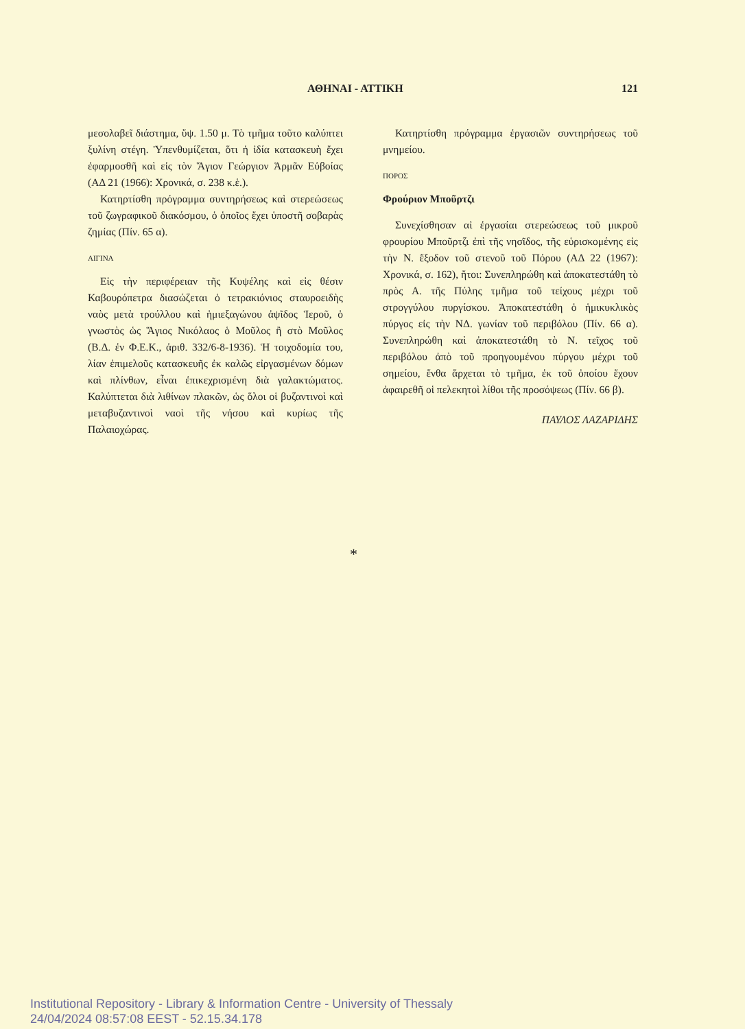ΑΘΗΝΑΙ - ΑΤΤΙΚΗ 121
μεσολαβεῖ διάστημα, ὕψ. 1.50 μ. Τὸ τμῆμα τοῦτο καλύπτει ξυλίνη στέγη. Ὑπενθυμίζεται, ὅτι ἡ ἰδία κατασκευὴ ἔχει ἐφαρμοσθῆ καὶ εἰς τὸν Ἅγιον Γεώργιον Ἁρμᾶν Εὐβοίας (ΑΔ 21 (1966): Χρονικά, σ. 238 κ.ἑ.).
Κατηρτίσθη πρόγραμμα συντηρήσεως καὶ στερεώσεως τοῦ ζωγραφικοῦ διακόσμου, ὁ ὁποῖος ἔχει ὑποστῆ σοβαρὰς ζημίας (Πίν. 65 α).
ΑΙΓΙΝΑ
Εἰς τὴν περιφέρειαν τῆς Κυψέλης καὶ εἰς θέσιν Καβουρόπετρα διασώζεται ὁ τετρακιόνιος σταυροειδὴς ναὸς μετὰ τρούλλου καὶ ἡμιεξαγώνου ἀψῖδος Ἱεροῦ, ὁ γνωστὸς ὡς Ἅγιος Νικόλαος ὁ Μοῦλος ἢ στὸ Μοῦλος (Β.Δ. ἐν Φ.Ε.Κ., ἀριθ. 332/6-8-1936). Ἡ τοιχοδομία του, λίαν ἐπιμελοῦς κατασκευῆς ἐκ καλῶς εἰργασμένων δόμων καὶ πλίνθων, εἶναι ἐπικεχρισμένη διὰ γαλακτώματος. Καλύπτεται διὰ λιθίνων πλακῶν, ὡς ὅλοι οἱ βυζαντινοὶ καὶ μεταβυζαντινοὶ ναοὶ τῆς νήσου καὶ κυρίως τῆς Παλαιοχώρας.
Κατηρτίσθη πρόγραμμα ἐργασιῶν συντηρήσεως τοῦ μνημείου.
ΠΟΡΟΣ
Φρούριον Μποῦρτζι
Συνεχίσθησαν αἱ ἐργασίαι στερεώσεως τοῦ μικροῦ φρουρίου Μποῦρτζι ἐπὶ τῆς νησῖδος, τῆς εὑρισκομένης εἰς τὴν Ν. ἔξοδον τοῦ στενοῦ τοῦ Πόρου (ΑΔ 22 (1967): Χρονικά, σ. 162), ἤτοι: Συνεπληρώθη καὶ ἀποκατεστάθη τὸ πρὸς Α. τῆς Πύλης τμῆμα τοῦ τείχους μέχρι τοῦ στρογγύλου πυργίσκου. Ἀποκατεστάθη ὁ ἡμικυκλικὸς πύργος εἰς τὴν ΝΔ. γωνίαν τοῦ περιβόλου (Πίν. 66 α). Συνεπληρώθη καὶ ἀποκατεστάθη τὸ Ν. τεῖχος τοῦ περιβόλου ἀπὸ τοῦ προηγουμένου πύργου μέχρι τοῦ σημείου, ἔνθα ἄρχεται τὸ τμῆμα, ἐκ τοῦ ὁποίου ἔχουν ἀφαιρεθῆ οἱ πελεκητοὶ λίθοι τῆς προσόψεως (Πίν. 66 β).
ΠΑΥΛΟΣ ΛΑΖΑΡΙΔΗΣ
*
Institutional Repository - Library & Information Centre - University of Thessaly
24/04/2024 08:57:08 EEST - 52.15.34.178